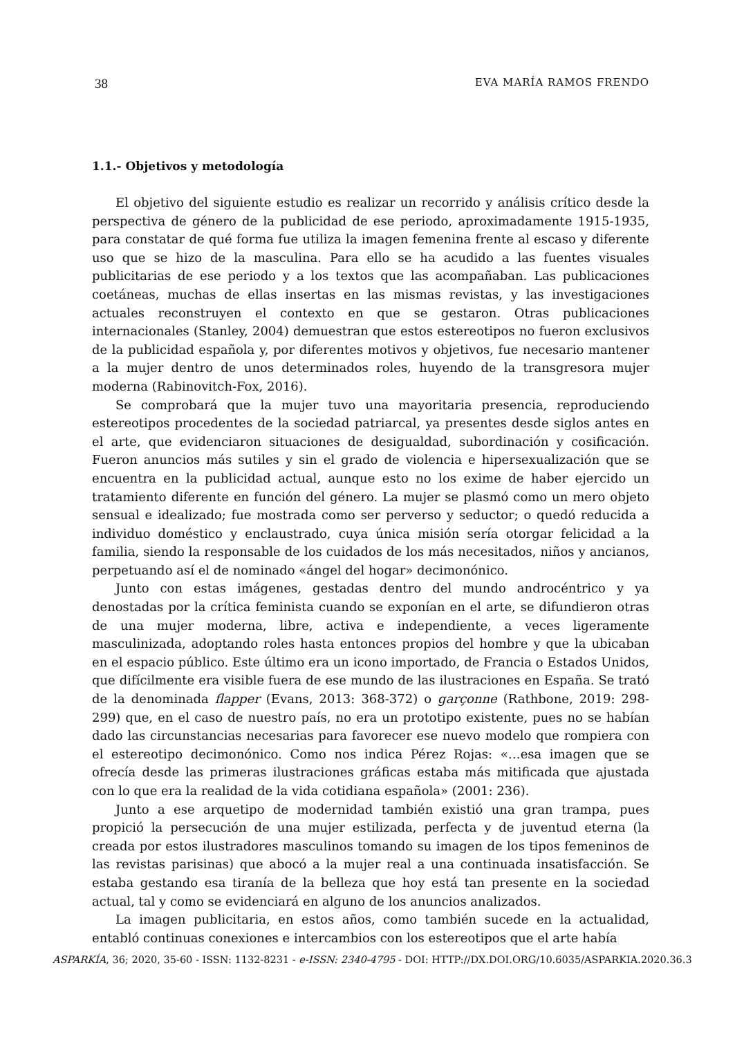38 EVA MARÍA RAMOS FRENDO
1.1.- Objetivos y metodología
El objetivo del siguiente estudio es realizar un recorrido y análisis crítico desde la perspectiva de género de la publicidad de ese periodo, aproximadamente 1915-1935, para constatar de qué forma fue utiliza la imagen femenina frente al escaso y diferente uso que se hizo de la masculina. Para ello se ha acudido a las fuentes visuales publicitarias de ese periodo y a los textos que las acompañaban. Las publicaciones coetáneas, muchas de ellas insertas en las mismas revistas, y las investigaciones actuales reconstruyen el contexto en que se gestaron. Otras publicaciones internacionales (Stanley, 2004) demuestran que estos estereotipos no fueron exclusivos de la publicidad española y, por diferentes motivos y objetivos, fue necesario mantener a la mujer dentro de unos determinados roles, huyendo de la transgresora mujer moderna (Rabinovitch-Fox, 2016).
Se comprobará que la mujer tuvo una mayoritaria presencia, reproduciendo estereotipos procedentes de la sociedad patriarcal, ya presentes desde siglos antes en el arte, que evidenciaron situaciones de desigualdad, subordinación y cosificación. Fueron anuncios más sutiles y sin el grado de violencia e hipersexualización que se encuentra en la publicidad actual, aunque esto no los exime de haber ejercido un tratamiento diferente en función del género. La mujer se plasmó como un mero objeto sensual e idealizado; fue mostrada como ser perverso y seductor; o quedó reducida a individuo doméstico y enclaustrado, cuya única misión sería otorgar felicidad a la familia, siendo la responsable de los cuidados de los más necesitados, niños y ancianos, perpetuando así el de nominado «ángel del hogar» decimonónico.
Junto con estas imágenes, gestadas dentro del mundo androcéntrico y ya denostadas por la crítica feminista cuando se exponían en el arte, se difundieron otras de una mujer moderna, libre, activa e independiente, a veces ligeramente masculinizada, adoptando roles hasta entonces propios del hombre y que la ubicaban en el espacio público. Este último era un icono importado, de Francia o Estados Unidos, que difícilmente era visible fuera de ese mundo de las ilustraciones en España. Se trató de la denominada flapper (Evans, 2013: 368-372) o garçonne (Rathbone, 2019: 298-299) que, en el caso de nuestro país, no era un prototipo existente, pues no se habían dado las circunstancias necesarias para favorecer ese nuevo modelo que rompiera con el estereotipo decimonónico. Como nos indica Pérez Rojas: «…esa imagen que se ofrecía desde las primeras ilustraciones gráficas estaba más mitificada que ajustada con lo que era la realidad de la vida cotidiana española» (2001: 236).
Junto a ese arquetipo de modernidad también existió una gran trampa, pues propició la persecución de una mujer estilizada, perfecta y de juventud eterna (la creada por estos ilustradores masculinos tomando su imagen de los tipos femeninos de las revistas parisinas) que abocó a la mujer real a una continuada insatisfacción. Se estaba gestando esa tiranía de la belleza que hoy está tan presente en la sociedad actual, tal y como se evidenciará en alguno de los anuncios analizados.
La imagen publicitaria, en estos años, como también sucede en la actualidad, entabló continuas conexiones e intercambios con los estereotipos que el arte había
ASPARKÍA, 36; 2020, 35-60 - ISSN: 1132-8231 - e-ISSN: 2340-4795 - DOI: HTTP://DX.DOI.ORG/10.6035/ASPARKIA.2020.36.3